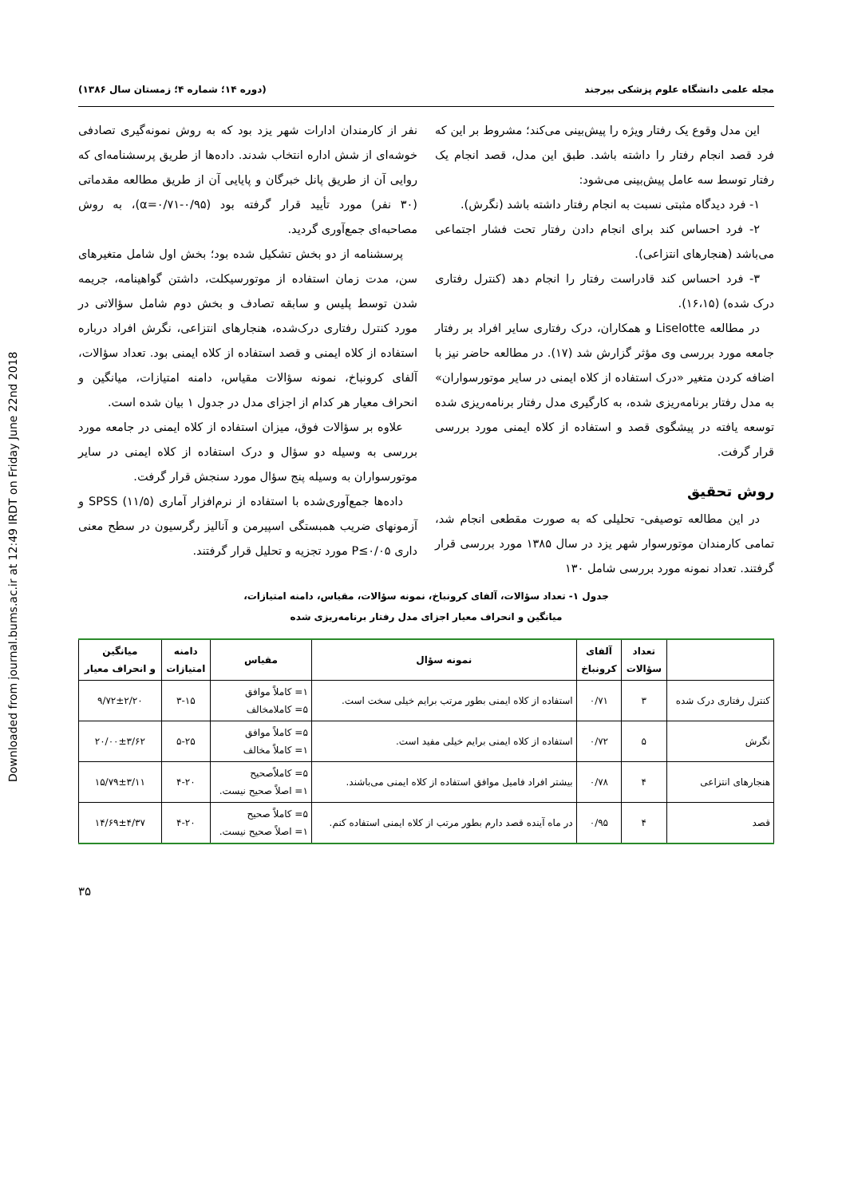Downloaded from journal.bums.ac.ir at 12:49 IRDT on Friday June 22nd 2018
مجله علمی دانشگاه علوم پزشکی بیرجند (دوره ۱۴؛ شماره ۴؛ زمستان سال ۱۳۸۶)
این مدل وقوع یک رفتار ویژه را پیش‌بینی می‌کند؛ مشروط بر این که فرد قصد انجام رفتار را داشته باشد. طبق این مدل، قصد انجام یک رفتار توسط سه عامل پیش‌بینی می‌شود:
۱- فرد دیدگاه مثبتی نسبت به انجام رفتار داشته باشد (نگرش).
۲- فرد احساس کند برای انجام دادن رفتار تحت فشار اجتماعی می‌باشد (هنجارهای انتزاعی).
۳- فرد احساس کند قادراست رفتار را انجام دهد (کنترل رفتاری درک شده) (۱۶،۱۵).
در مطالعه Liselotte و همکاران، درک رفتاری سایر افراد بر رفتار جامعه مورد بررسی وی مؤثر گزارش شد (۱۷). در مطالعه حاضر نیز با اضافه کردن متغیر «درک استفاده از کلاه ایمنی در سایر موتورسواران» به مدل رفتار برنامه‌ریزی شده، به کارگیری مدل رفتار برنامه‌ریزی شده توسعه یافته در پیشگوی قصد و استفاده از کلاه ایمنی مورد بررسی قرار گرفت.
روش تحقیق
در این مطالعه توصیفی- تحلیلی که به صورت مقطعی انجام شد، تمامی کارمندان موتورسوار شهر یزد در سال ۱۳۸۵ مورد بررسی قرار گرفتند. تعداد نمونه مورد بررسی شامل ۱۳۰
نفر از کارمندان ادارات شهر یزد بود که به روش نمونه‌گیری تصادفی خوشه‌ای از شش اداره انتخاب شدند. داده‌ها از طریق پرسشنامه‌ای که روایی آن از طریق پانل خبرگان و پایایی آن از طریق مطالعه مقدماتی (۳۰ نفر) مورد تأیید قرار گرفته بود (α=۰/۷۱-۰/۹۵)، به روش مصاحبه‌ای جمع‌آوری گردید.
پرسشنامه از دو بخش تشکیل شده بود؛ بخش اول شامل متغیرهای سن، مدت زمان استفاده از موتورسیکلت، داشتن گواهینامه، جریمه شدن توسط پلیس و سابقه تصادف و بخش دوم شامل سؤالاتی در مورد کنترل رفتاری درک‌شده، هنجارهای انتزاعی، نگرش افراد درباره استفاده از کلاه ایمنی و قصد استفاده از کلاه ایمنی بود. تعداد سؤالات، آلفای کرونباخ، نمونه سؤالات مقیاس، دامنه امتیازات، میانگین و انحراف معیار هر کدام از اجزای مدل در جدول ۱ بیان شده است.
علاوه بر سؤالات فوق، میزان استفاده از کلاه ایمنی در جامعه مورد بررسی به وسیله دو سؤال و درک استفاده از کلاه ایمنی در سایر موتورسواران به وسیله پنج سؤال مورد سنجش قرار گرفت.
داده‌ها جمع‌آوری‌شده با استفاده از نرم‌افزار آماری SPSS (۱۱/۵) و آزمونهای ضریب همبستگی اسپیرمن و آنالیز رگرسیون در سطح معنی داری P≤۰/۰۵ مورد تجزیه و تحلیل قرار گرفتند.
جدول ۱- تعداد سؤالات، آلفای کرونباخ، نمونه سؤالات، مقیاس، دامنه امتیازات،
میانگین و انحراف معیار اجزای مدل رفتار برنامه‌ریزی شده
| | تعداد سؤالات | آلفای کرونباخ | نمونه سؤال | مقیاس | دامنه امتیازات | میانگین و انحراف معیار |
| --- | --- | --- | --- | --- | --- | --- |
| کنترل رفتاری درک شده | ۳ | ۰/۷۱ | استفاده از کلاه ایمنی بطور مرتب برایم خیلی سخت است. | ۱= کاملاً موافق ۵= کاملامخالف | ۳-۱۵ | ۹/۷۲±۲/۲۰ |
| نگرش | ۵ | ۰/۷۲ | استفاده از کلاه ایمنی برایم خیلی مفید است. | ۵= کاملاً موافق ۱= کاملاً مخالف | ۵-۲۵ | ۲۰/۰۰±۳/۶۲ |
| هنجارهای انتزاعی | ۴ | ۰/۷۸ | بیشتر افراد فامیل موافق استفاده از کلاه ایمنی می‌باشند. | ۵= کاملاًصحیح ۱= اصلاً صحیح نیست. | ۴-۲۰ | ۱۵/۷۹±۳/۱۱ |
| قصد | ۴ | ۰/۹۵ | در ماه آینده قصد دارم بطور مرتب از کلاه ایمنی استفاده کنم. | ۵= کاملاً صحیح ۱= اصلاً صحیح نیست. | ۴-۲۰ | ۱۴/۶۹±۴/۳۷ |
۳۵